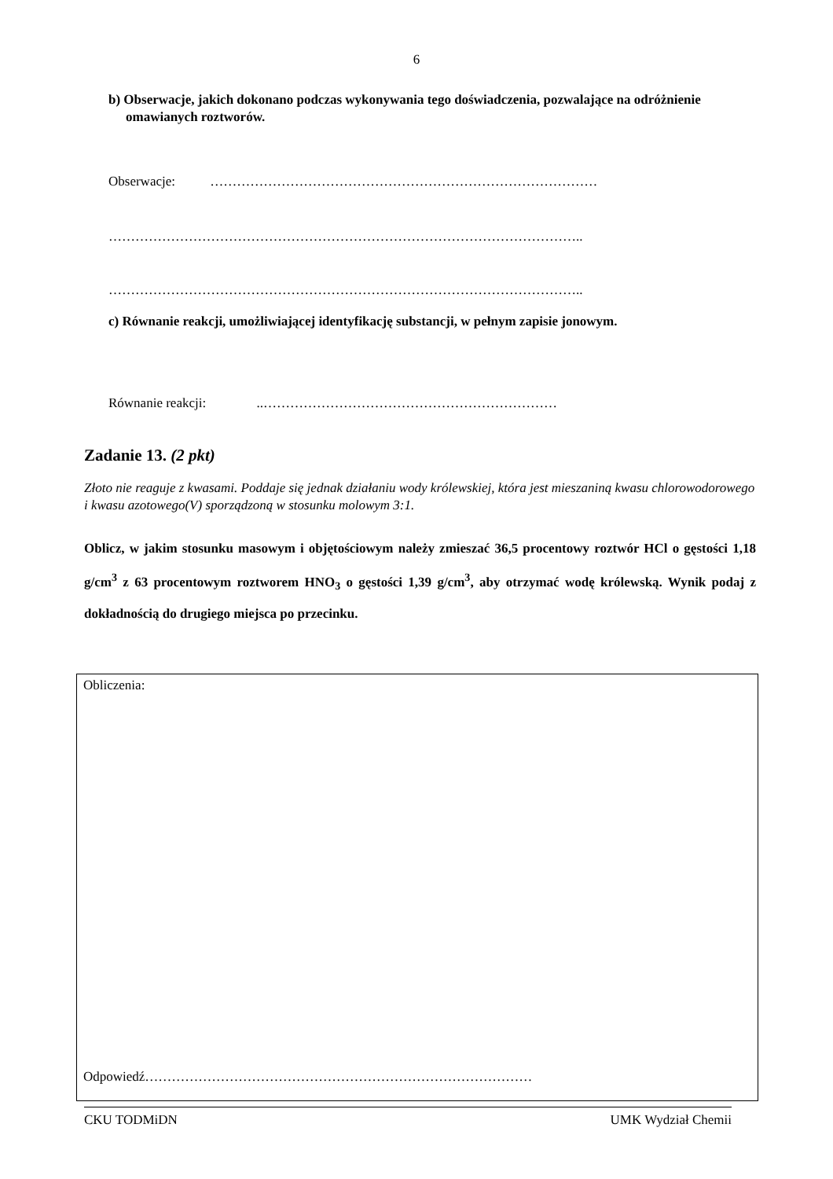6
b) Obserwacje, jakich dokonano podczas wykonywania tego doświadczenia, pozwalające na odróżnienie omawianych roztworów.
Obserwacje: ……………………………………………………………………………
……………………………………………………………………………………………..
……………………………………………………………………………………………..
c) Równanie reakcji, umożliwiającej identyfikację substancji, w pełnym zapisie jonowym.
Równanie reakcji: ..…………………………………………………………
Zadanie 13. (2 pkt)
Złoto nie reaguje z kwasami. Poddaje się jednak działaniu wody królewskiej, która jest mieszaniną kwasu chlorowodorowego i kwasu azotowego(V) sporządzoną w stosunku molowym 3:1.
Oblicz, w jakim stosunku masowym i objętościowym należy zmieszać 36,5 procentowy roztwór HCl o gęstości 1,18 g/cm<sup>3</sup> z 63 procentowym roztworem HNO<sub>3</sub> o gęstości 1,39 g/cm<sup>3</sup>, aby otrzymać wodę królewską. Wynik podaj z dokładnością do drugiego miejsca po przecinku.
Obliczenia:
Odpowiedź……………………………………………………………………………
CKU TODMiDN UMK Wydział Chemii